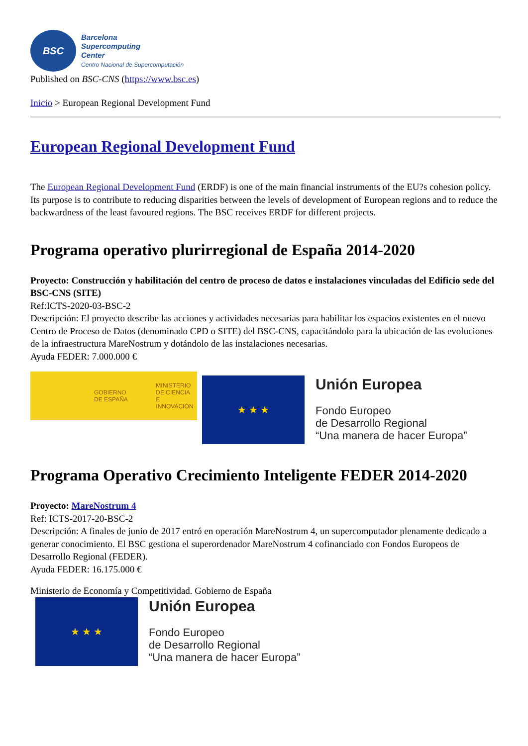BSC
Barcelona
Supercomputing
Center
Centro Nacional de Supercomputación
Published on BSC-CNS (https://www.bsc.es)
Inicio > European Regional Development Fund
European Regional Development Fund
The European Regional Development Fund (ERDF) is one of the main financial instruments of the EU?s cohesion policy. Its purpose is to contribute to reducing disparities between the levels of development of European regions and to reduce the backwardness of the least favoured regions. The BSC receives ERDF for different projects.
Programa operativo plurirregional de España 2014-2020
Proyecto: Construcción y habilitación del centro de proceso de datos e instalaciones vinculadas del Edificio sede del BSC-CNS (SITE)
Ref:ICTS-2020-03-BSC-2
Descripción: El proyecto describe las acciones y actividades necesarias para habilitar los espacios existentes en el nuevo Centro de Proceso de Datos (denominado CPD o SITE) del BSC-CNS, capacitándolo para la ubicación de las evoluciones de la infraestructura MareNostrum y dotándolo de las instalaciones necesarias.
Ayuda FEDER: 7.000.000 €
GOBIERNO
DE ESPAÑA MINISTERIO
DE CIENCIA
E INNOVACIÓN
★ ★ ★
Unión Europea
Fondo Europeo
de Desarrollo Regional
“Una manera de hacer Europa”
Programa Operativo Crecimiento Inteligente FEDER 2014-2020
Proyecto: MareNostrum 4
Ref: ICTS-2017-20-BSC-2
Descripción: A finales de junio de 2017 entró en operación MareNostrum 4, un supercomputador plenamente dedicado a generar conocimiento. El BSC gestiona el superordenador MareNostrum 4 cofinanciado con Fondos Europeos de Desarrollo Regional (FEDER).
Ayuda FEDER: 16.175.000 €
Ministerio de Economía y Competitividad. Gobierno de España
★ ★ ★
Unión Europea
Fondo Europeo
de Desarrollo Regional
“Una manera de hacer Europa”